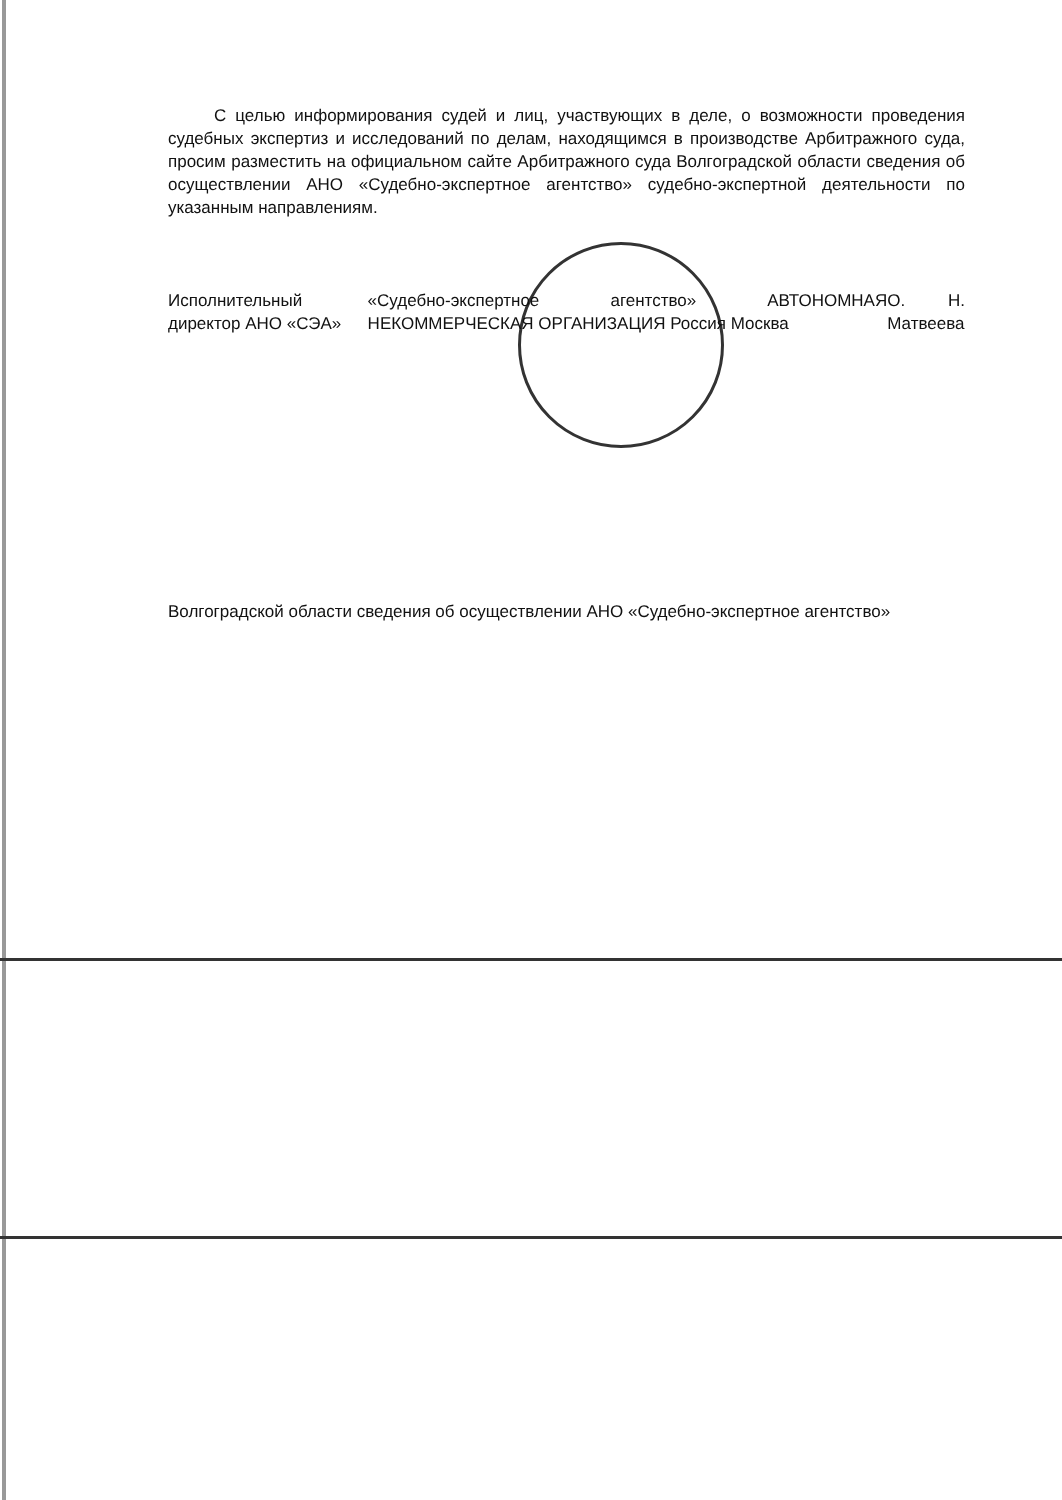С целью информирования судей и лиц, участвующих в деле, о возможности проведения судебных экспертиз и исследований по делам, находящимся в производстве Арбитражного суда, просим разместить на официальном сайте Арбитражного суда Волгоградской области сведения об осуществлении АНО «Судебно-экспертное агентство» судебно-экспертной деятельности по указанным направлениям.
Исполнительный директор АНО «СЭА» «Судебно-экспертное агентство» АВТОНОМНАЯ НЕКОММЕРЧЕСКАЯ ОРГАНИЗАЦИЯ Россия Москва О. Н. Матвеева
Волгоградской области сведения об осуществлении АНО «Судебно-экспертное агентство»